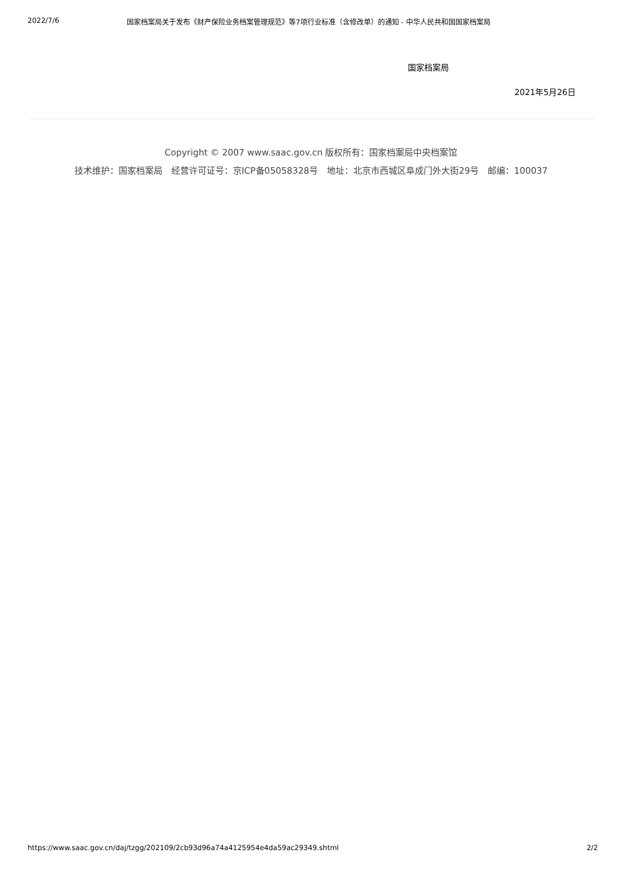2022/7/6 国家档案局关于发布《财产保险业务档案管理规范》等7项行业标准（含修改单）的通知 - 中华人民共和国国家档案局
国家档案局
2021年5月26日
Copyright © 2007 www.saac.gov.cn 版权所有：国家档案局中央档案馆
技术维护：国家档案局　经营许可证号：京ICP备05058328号　地址：北京市西城区阜成门外大街29号　邮编：100037
https://www.saac.gov.cn/daj/tzgg/202109/2cb93d96a74a4125954e4da59ac29349.shtml 2/2